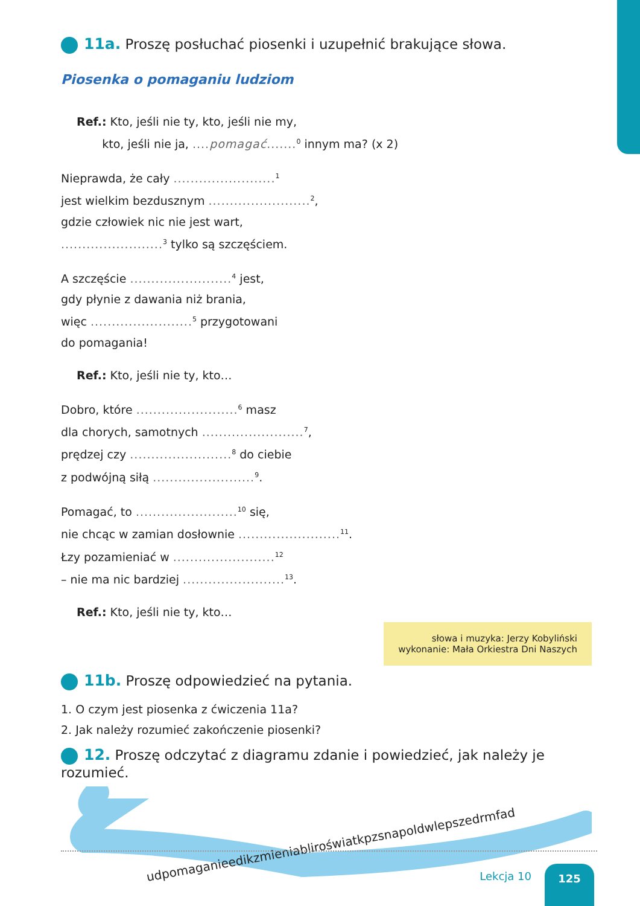11a. Proszę posłuchać piosenki i uzupełnić brakujące słowa.
Piosenka o pomaganiu ludziom
Ref.: Kto, jeśli nie ty, kto, jeśli nie my,
kto, jeśli nie ja, ....pomagać.......<sup>0</sup> innym ma? (x 2)
Nieprawda, że cały ........................<sup>1</sup>
jest wielkim bezdusznym ........................<sup>2</sup>,
gdzie człowiek nic nie jest wart,
........................<sup>3</sup> tylko są szczęściem.
A szczęście ........................<sup>4</sup> jest,
gdy płynie z dawania niż brania,
więc ........................<sup>5</sup> przygotowani
do pomagania!
Ref.: Kto, jeśli nie ty, kto…
Dobro, które ........................<sup>6</sup> masz
dla chorych, samotnych ........................<sup>7</sup>,
prędzej czy ........................<sup>8</sup> do ciebie
z podwójną siłą ........................<sup>9</sup>.
Pomagać, to ........................<sup>10</sup> się,
nie chcąc w zamian dosłownie ........................<sup>11</sup>.
Łzy pozamieniać w ........................<sup>12</sup>
– nie ma nic bardziej ........................<sup>13</sup>.
Ref.: Kto, jeśli nie ty, kto…
słowa i muzyka: Jerzy Kobyliński
wykonanie: Mała Orkiestra Dni Naszych
11b. Proszę odpowiedzieć na pytania.
1. O czym jest piosenka z ćwiczenia 11a?
2. Jak należy rozumieć zakończenie piosenki?
12. Proszę odczytać z diagramu zdanie i powiedzieć, jak należy je rozumieć.
udpomaganieedikzmieniabliroświatkpzsnapoldwlepszedrmfad
Lekcja 10 125